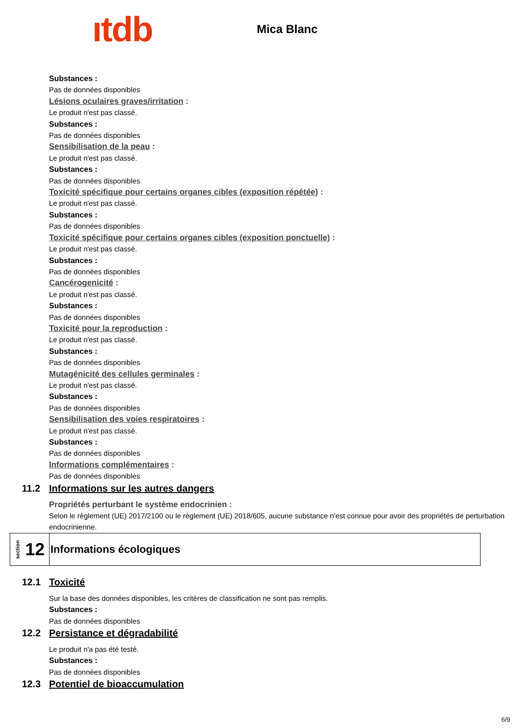ıtdb
Mica Blanc
Substances :
Pas de données disponibles
Lésions oculaires graves/irritation :
Le produit n'est pas classé.
Substances :
Pas de données disponibles
Sensibilisation de la peau :
Le produit n'est pas classé.
Substances :
Pas de données disponibles
Toxicité spécifique pour certains organes cibles (exposition répétée) :
Le produit n'est pas classé.
Substances :
Pas de données disponibles
Toxicité spécifique pour certains organes cibles (exposition ponctuelle) :
Le produit n'est pas classé.
Substances :
Pas de données disponibles
Cancérogenicité :
Le produit n'est pas classé.
Substances :
Pas de données disponibles
Toxicité pour la reproduction :
Le produit n'est pas classé.
Substances :
Pas de données disponibles
Mutagénicité des cellules germinales :
Le produit n'est pas classé.
Substances :
Pas de données disponibles
Sensibilisation des voies respiratoires :
Le produit n'est pas classé.
Substances :
Pas de données disponibles
Informations complémentaires :
Pas de données disponibles
11.2 Informations sur les autres dangers
Propriétés perturbant le système endocrinien :
Selon le règlement (UE) 2017/2100 ou le règlement (UE) 2018/605, aucune substance n'est connue pour avoir des propriétés de perturbation endocrinienne.
section 12
Informations écologiques
12.1 Toxicité
Sur la base des données disponibles, les critères de classification ne sont pas remplis.
Substances :
Pas de données disponibles
12.2 Persistance et dégradabilité
Le produit n'a pas été testé.
Substances :
Pas de données disponibles
12.3 Potentiel de bioaccumulation
6/9